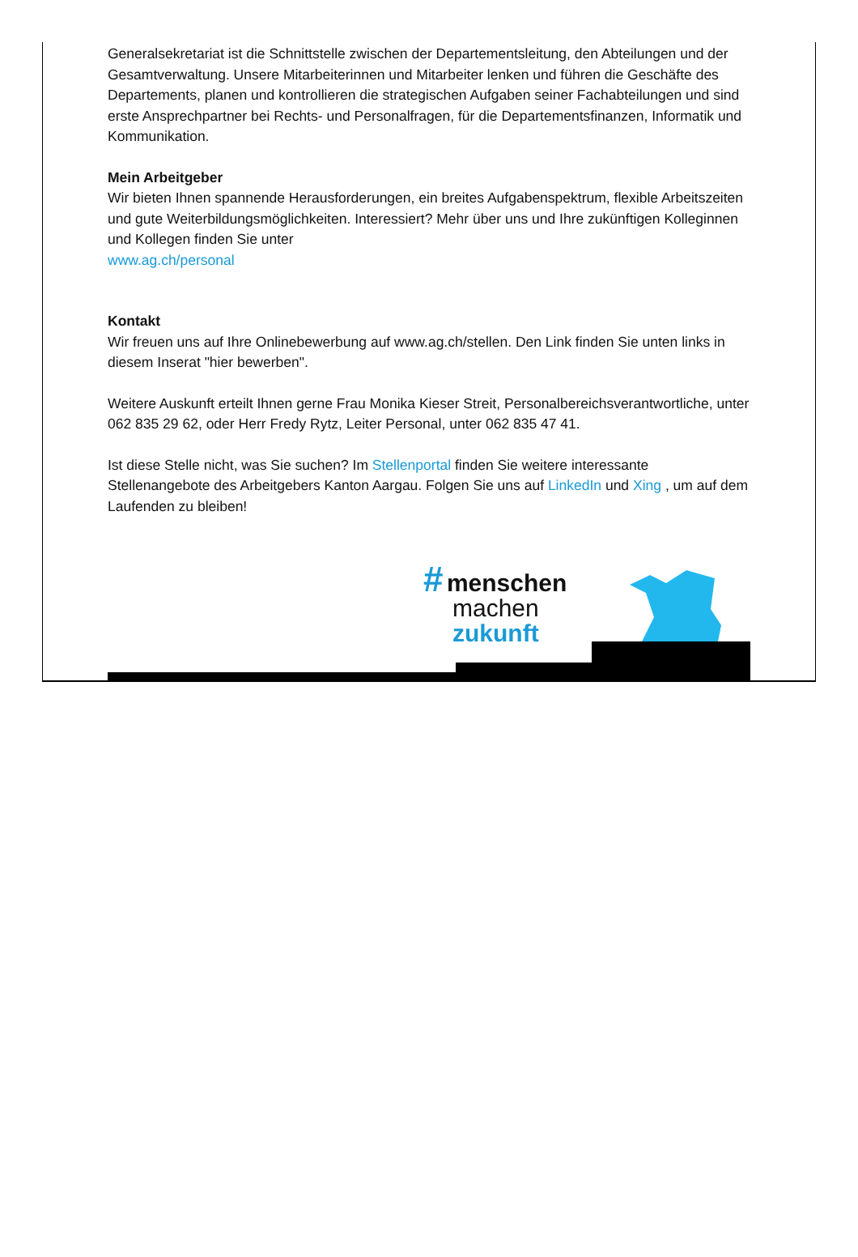Generalsekretariat ist die Schnittstelle zwischen der Departementsleitung, den Abteilungen und der Gesamtverwaltung. Unsere Mitarbeiterinnen und Mitarbeiter lenken und führen die Geschäfte des Departements, planen und kontrollieren die strategischen Aufgaben seiner Fachabteilungen und sind erste Ansprechpartner bei Rechts- und Personalfragen, für die Departementsfinanzen, Informatik und Kommunikation.
Mein Arbeitgeber
Wir bieten Ihnen spannende Herausforderungen, ein breites Aufgabenspektrum, flexible Arbeitszeiten und gute Weiterbildungsmöglichkeiten. Interessiert? Mehr über uns und Ihre zukünftigen Kolleginnen und Kollegen finden Sie unter
www.ag.ch/personal
Kontakt
Wir freuen uns auf Ihre Onlinebewerbung auf www.ag.ch/stellen. Den Link finden Sie unten links in diesem Inserat "hier bewerben".
Weitere Auskunft erteilt Ihnen gerne Frau Monika Kieser Streit, Personalbereichsverantwortliche, unter 062 835 29 62, oder Herr Fredy Rytz, Leiter Personal, unter 062 835 47 41.
Ist diese Stelle nicht, was Sie suchen? Im Stellenportal finden Sie weitere interessante Stellenangebote des Arbeitgebers Kanton Aargau. Folgen Sie uns auf LinkedIn und Xing , um auf dem Laufenden zu bleiben!
# menschen
machen
zukunft